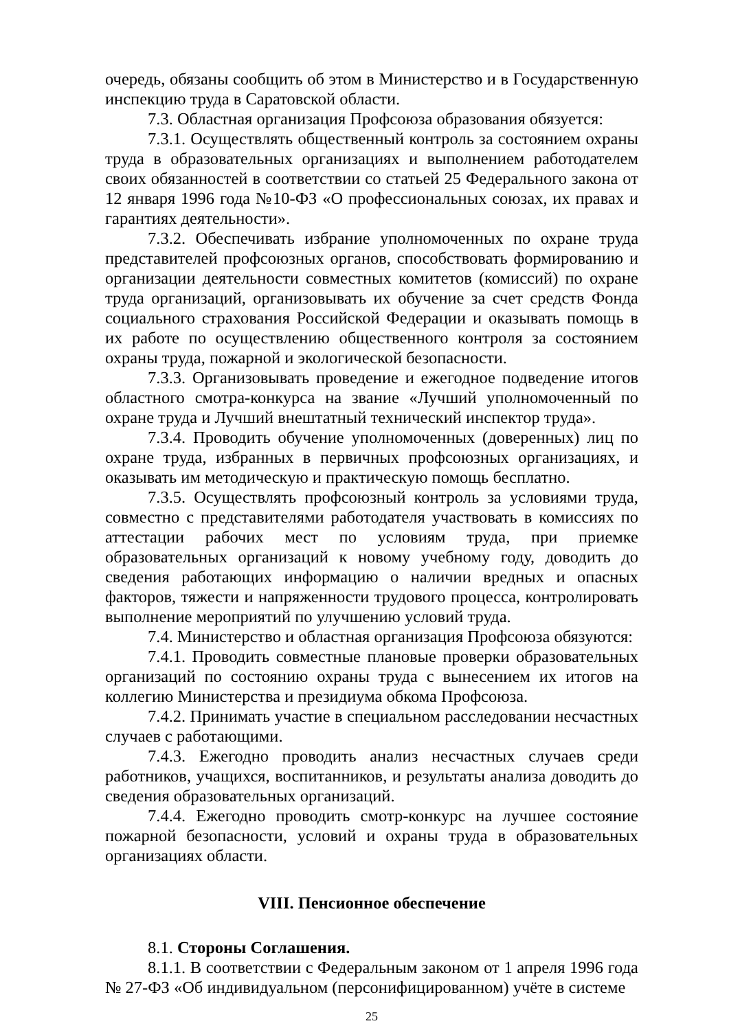очередь, обязаны сообщить об этом в Министерство и в Государственную инспекцию труда в Саратовской области.
7.3. Областная организация Профсоюза образования обязуется:
7.3.1. Осуществлять общественный контроль за состоянием охраны труда в образовательных организациях и выполнением работодателем своих обязанностей в соответствии со статьей 25 Федерального закона от 12 января 1996 года №10-ФЗ «О профессиональных союзах, их правах и гарантиях деятельности».
7.3.2. Обеспечивать избрание уполномоченных по охране труда представителей профсоюзных органов, способствовать формированию и организации деятельности совместных комитетов (комиссий) по охране труда организаций, организовывать их обучение за счет средств Фонда социального страхования Российской Федерации и оказывать помощь в их работе по осуществлению общественного контроля за состоянием охраны труда, пожарной и экологической безопасности.
7.3.3. Организовывать проведение и ежегодное подведение итогов областного смотра-конкурса на звание «Лучший уполномоченный по охране труда и Лучший внештатный технический инспектор труда».
7.3.4. Проводить обучение уполномоченных (доверенных) лиц по охране труда, избранных в первичных профсоюзных организациях, и оказывать им методическую и практическую помощь бесплатно.
7.3.5. Осуществлять профсоюзный контроль за условиями труда, совместно с представителями работодателя участвовать в комиссиях по аттестации рабочих мест по условиям труда, при приемке образовательных организаций к новому учебному году, доводить до сведения работающих информацию о наличии вредных и опасных факторов, тяжести и напряженности трудового процесса, контролировать выполнение мероприятий по улучшению условий труда.
7.4. Министерство и областная организация Профсоюза обязуются:
7.4.1. Проводить совместные плановые проверки образовательных организаций по состоянию охраны труда с вынесением их итогов на коллегию Министерства и президиума обкома Профсоюза.
7.4.2. Принимать участие в специальном расследовании несчастных случаев с работающими.
7.4.3. Ежегодно проводить анализ несчастных случаев среди работников, учащихся, воспитанников, и результаты анализа доводить до сведения образовательных организаций.
7.4.4. Ежегодно проводить смотр-конкурс на лучшее состояние пожарной безопасности, условий и охраны труда в образовательных организациях области.
VIII. Пенсионное обеспечение
8.1. Стороны Соглашения.
8.1.1. В соответствии с Федеральным законом от 1 апреля 1996 года № 27-ФЗ «Об индивидуальном (персонифицированном) учёте в системе
25